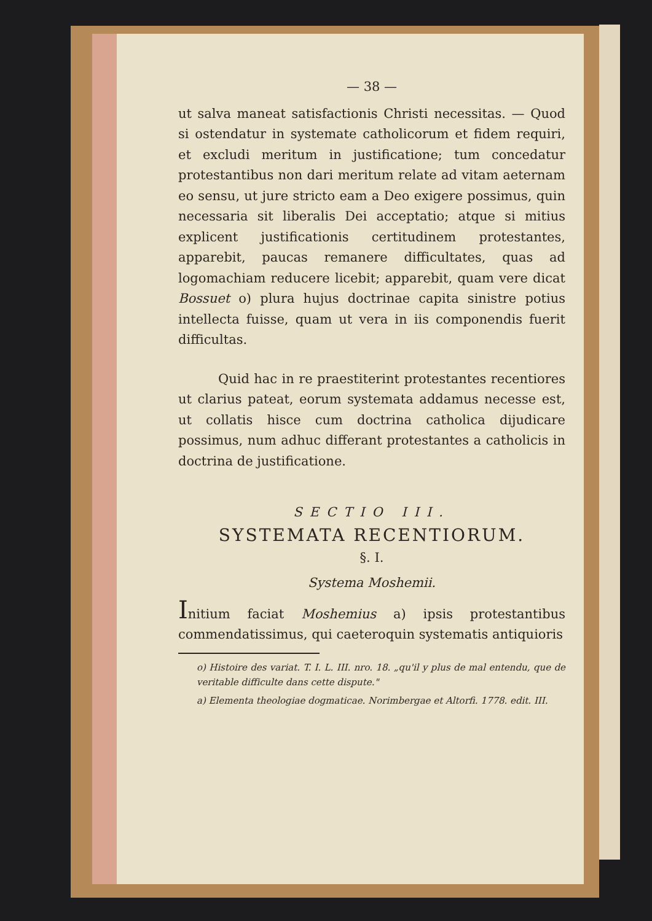— 38 —
ut salva maneat satisfactionis Christi necessitas. — Quod si ostendatur in systemate catholicorum et fidem requiri, et excludi meritum in justificatione; tum concedatur protestantibus non dari meritum relate ad vitam aeternam eo sensu, ut jure stricto eam a Deo exigere possimus, quin necessaria sit liberalis Dei acceptatio; atque si mitius explicent justificationis certitudinem protestantes, apparebit, paucas remanere difficultates, quas ad logomachiam reducere licebit; apparebit, quam vere dicat Bossuet o) plura hujus doctrinae capita sinistre potius intellecta fuisse, quam ut vera in iis componendis fuerit difficultas.
Quid hac in re praestiterint protestantes recentiores ut clarius pateat, eorum systemata addamus necesse est, ut collatis hisce cum doctrina catholica dijudicare possimus, num adhuc differant protestantes a catholicis in doctrina de justificatione.
SECTIO III.
SYSTEMATA RECENTIORUM.
§. I.
Systema Moshemii.
Initium faciat Moshemius a) ipsis protestantibus commendatissimus, qui caeteroquin systematis antiquioris
o) Histoire des variat. T. I. L. III. nro. 18. „qu'il y plus de mal entendu, que de veritable difficulte dans cette dispute."
a) Elementa theologiae dogmaticae. Norimbergae et Altorfi. 1778. edit. III.